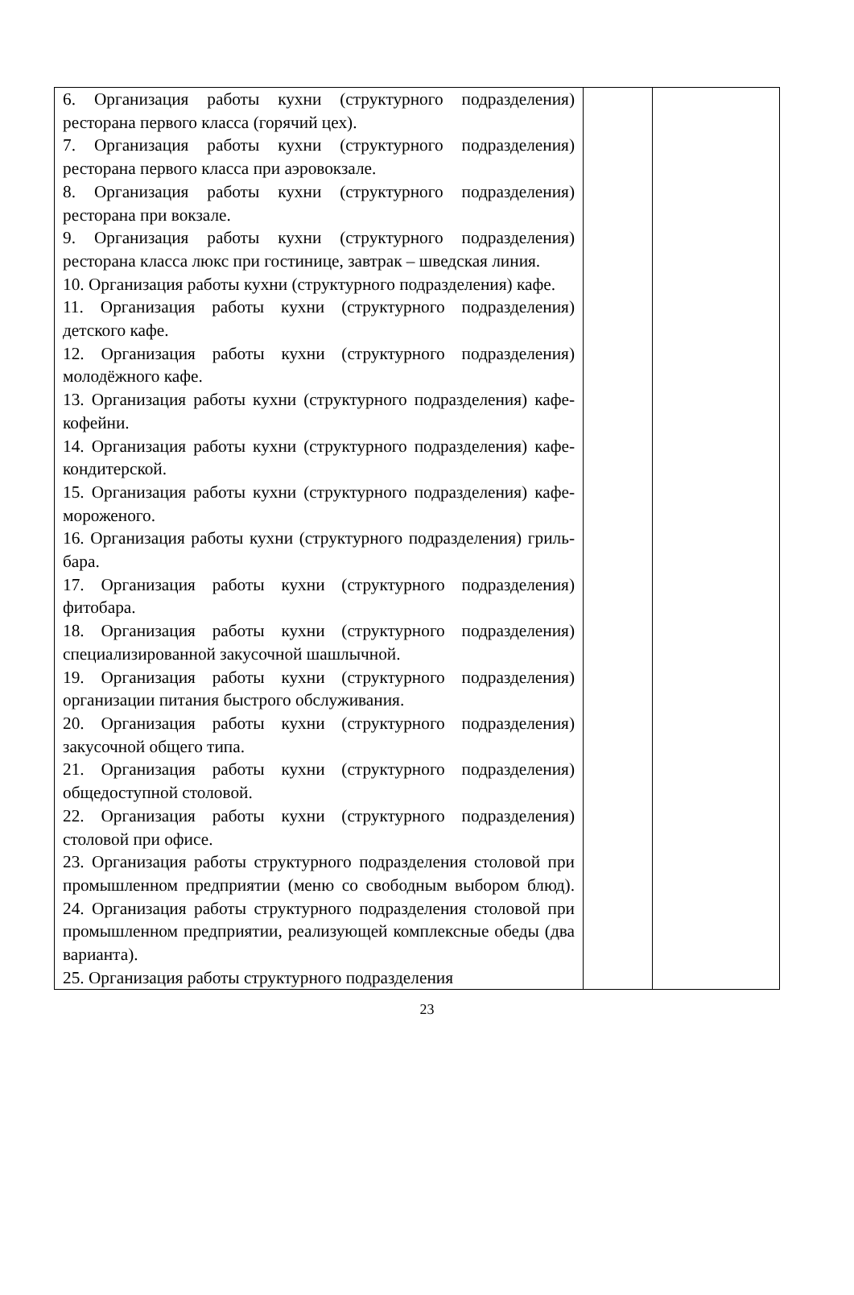| 6. Организация работы кухни (структурного подразделения) ресторана первого класса (горячий цех). 7. Организация работы кухни (структурного подразделения) ресторана первого класса при аэровокзале. 8. Организация работы кухни (структурного подразделения) ресторана при вокзале. 9. Организация работы кухни (структурного подразделения) ресторана класса люкс при гостинице, завтрак – шведская линия. 10. Организация работы кухни (структурного подразделения) кафе. 11. Организация работы кухни (структурного подразделения) детского кафе. 12. Организация работы кухни (структурного подразделения) молодёжного кафе. 13. Организация работы кухни (структурного подразделения) кафе-кофейни. 14. Организация работы кухни (структурного подразделения) кафе-кондитерской. 15. Организация работы кухни (структурного подразделения) кафе-мороженого. 16. Организация работы кухни (структурного подразделения) гриль-бара. 17. Организация работы кухни (структурного подразделения) фитобара. 18. Организация работы кухни (структурного подразделения) специализированной закусочной шашлычной. 19. Организация работы кухни (структурного подразделения) организации питания быстрого обслуживания. 20. Организация работы кухни (структурного подразделения) закусочной общего типа. 21. Организация работы кухни (структурного подразделения) общедоступной столовой. 22. Организация работы кухни (структурного подразделения) столовой при офисе. 23. Организация работы структурного подразделения столовой при промышленном предприятии (меню со свободным выбором блюд). 24. Организация работы структурного подразделения столовой при промышленном предприятии, реализующей комплексные обеды (два варианта). 25. Организация работы структурного подразделения | | |
23